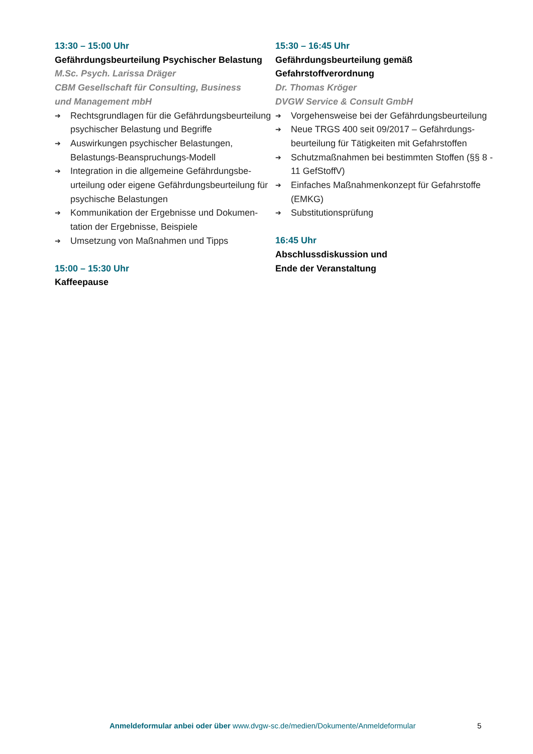13:30 – 15:00 Uhr
Gefährdungsbeurteilung Psychischer Belastung
M.Sc. Psych. Larissa Dräger
CBM Gesellschaft für Consulting, Business
und Management mbH
➔ Rechtsgrundlagen für die Gefährdungsbe­urteilung psychischer Belastung und Begriffe
➔ Auswirkungen psychischer Belastungen, Belastungs-Beanspruchungs-Modell
➔ Integration in die allgemeine Gefährdungsbe­urteilung oder eigene Gefährdungsbeurteilung für psychische Belastungen
➔ Kommunikation der Ergebnisse und Dokumen­tation der Ergebnisse, Beispiele
➔ Umsetzung von Maßnahmen und Tipps
15:00 – 15:30 Uhr
Kaffeepause
15:30 – 16:45 Uhr
Gefährdungsbeurteilung gemäß
Gefahrstoffverordnung
Dr. Thomas Kröger
DVGW Service & Consult GmbH
➔ Vorgehensweise bei der Gefährdungsbeurteilung
➔ Neue TRGS 400 seit 09/2017 – Gefährdungs­beurteilung für Tätigkeiten mit Gefahrstoffen
➔ Schutzmaßnahmen bei bestimmten Stoffen (§§ 8 - 11 GefStoffV)
➔ Einfaches Maßnahmenkonzept für Gefahrstoffe (EMKG)
➔ Substitutionsprüfung
16:45 Uhr
Abschlussdiskussion und
Ende der Veranstaltung
Anmeldeformular anbei oder über www.dvgw-sc.de/medien/Dokumente/Anmeldeformular
5